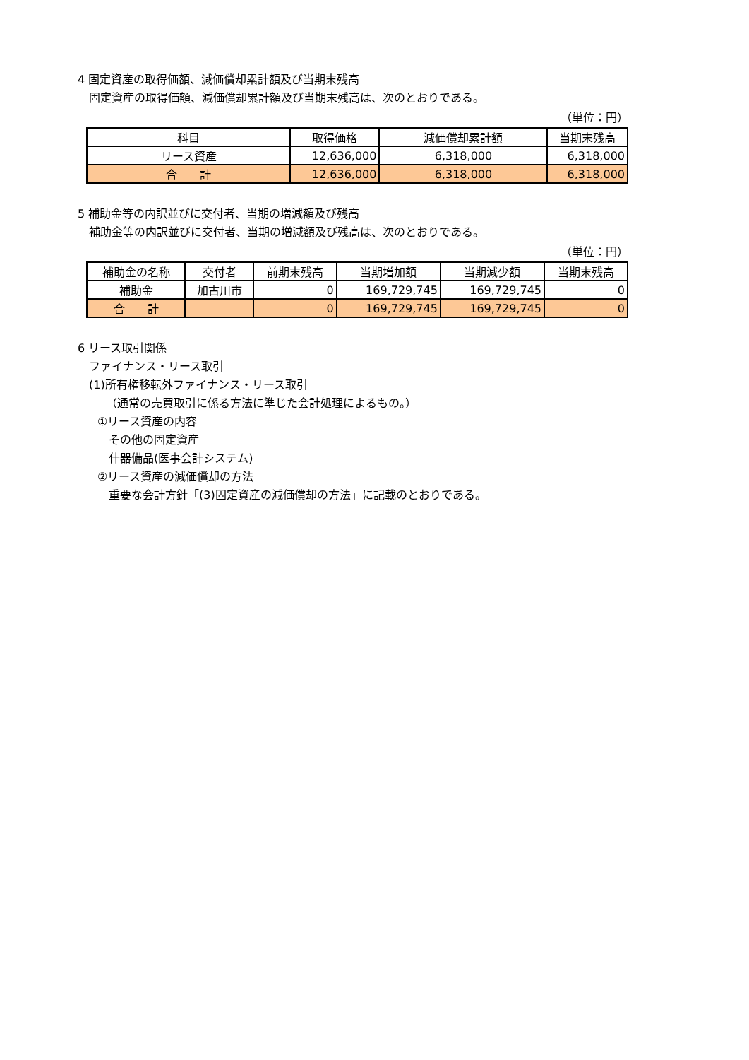4 固定資産の取得価額、減価償却累計額及び当期末残高
固定資産の取得価額、減価償却累計額及び当期末残高は、次のとおりである。
（単位：円）
| 科目 | 取得価格 | 減価償却累計額 | 当期末残高 |
| --- | --- | --- | --- |
| リース資産 | 12,636,000 | 6,318,000 | 6,318,000 |
| 合 計 | 12,636,000 | 6,318,000 | 6,318,000 |
5 補助金等の内訳並びに交付者、当期の増減額及び残高
補助金等の内訳並びに交付者、当期の増減額及び残高は、次のとおりである。
（単位：円）
| 補助金の名称 | 交付者 | 前期末残高 | 当期増加額 | 当期減少額 | 当期末残高 |
| --- | --- | --- | --- | --- | --- |
| 補助金 | 加古川市 | 0 | 169,729,745 | 169,729,745 | 0 |
| 合 計 | | 0 | 169,729,745 | 169,729,745 | 0 |
6 リース取引関係
ファイナンス・リース取引
(1)所有権移転外ファイナンス・リース取引
（通常の売買取引に係る方法に準じた会計処理によるもの。）
①リース資産の内容
その他の固定資産
什器備品(医事会計システム)
②リース資産の減価償却の方法
重要な会計方針「(3)固定資産の減価償却の方法」に記載のとおりである。